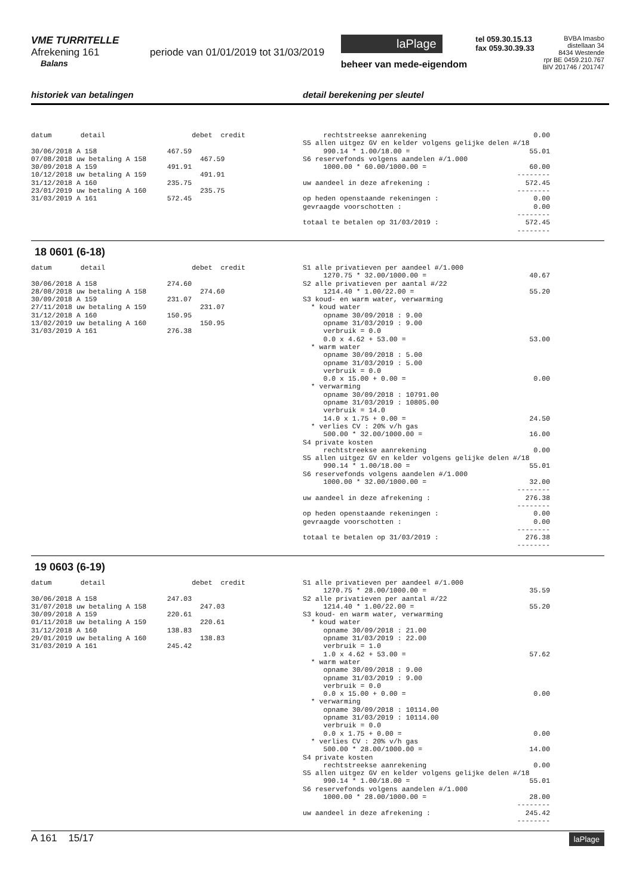VME TURRITELLE
Afrekening 161 periode van 01/01/2019 tot 31/03/2019
Balans
laPlage
beheer van mede-eigendom
tel 059.30.15.13
fax 059.30.39.33
BVBA Imasbo
distellaan 34
8434 Westende
rpr BE 0459.210.767
BIV 201746 / 201747
historiek van betalingen detail berekening per sleutel
datum       detail                     debet  credit

30/06/2018 A 158                 467.59
07/08/2018 uw betaling A 158             467.59
30/09/2018 A 159                 491.91
10/12/2018 uw betaling A 159             491.91
31/12/2018 A 160                 235.75
23/01/2019 uw betaling A 160             235.75
31/03/2019 A 161                 572.45
     rechtstreekse aanrekening                          0.00
S5 allen uitgez GV en kelder volgens gelijke delen #/18
     990.14 * 1.00/18.00 =                             55.01
S6 reservefonds volgens aandelen #/1.000
     1000.00 * 60.00/1000.00 =                         60.00
                                                    --------
uw aandeel in deze afrekening :                       572.45
                                                    --------
op heden openstaande rekeningen :                       0.00
gevraagde voorschotten :                                0.00
                                                    --------
totaal te betalen op 31/03/2019 :                     572.45
                                                    --------
18 0601 (6-18)
datum       detail                     debet  credit

30/06/2018 A 158                 274.60
28/08/2018 uw betaling A 158             274.60
30/09/2018 A 159                 231.07
27/11/2018 uw betaling A 159             231.07
31/12/2018 A 160                 150.95
13/02/2019 uw betaling A 160             150.95
31/03/2019 A 161                 276.38
S1 alle privatieven per aandeel #/1.000
     1270.75 * 32.00/1000.00 =                         40.67
S2 alle privatieven per aantal #/22
     1214.40 * 1.00/22.00 =                            55.20
S3 koud- en warm water, verwarming
  * koud water
     opname 30/09/2018 : 9.00
     opname 31/03/2019 : 9.00
     verbruik = 0.0
     0.0 x 4.62 + 53.00 =                              53.00
  * warm water
     opname 30/09/2018 : 5.00
     opname 31/03/2019 : 5.00
     verbruik = 0.0
     0.0 x 15.00 + 0.00 =                               0.00
  * verwarming
     opname 30/09/2018 : 10791.00
     opname 31/03/2019 : 10805.00
     verbruik = 14.0
     14.0 x 1.75 + 0.00 =                              24.50
  * verlies CV : 20% v/h gas
     500.00 * 32.00/1000.00 =                          16.00
S4 private kosten
     rechtstreekse aanrekening                          0.00
S5 allen uitgez GV en kelder volgens gelijke delen #/18
     990.14 * 1.00/18.00 =                             55.01
S6 reservefonds volgens aandelen #/1.000
     1000.00 * 32.00/1000.00 =                         32.00
                                                    --------
uw aandeel in deze afrekening :                       276.38
                                                    --------
op heden openstaande rekeningen :                       0.00
gevraagde voorschotten :                                0.00
                                                    --------
totaal te betalen op 31/03/2019 :                     276.38
                                                    --------
19 0603 (6-19)
datum       detail                     debet  credit

30/06/2018 A 158                 247.03
31/07/2018 uw betaling A 158             247.03
30/09/2018 A 159                 220.61
01/11/2018 uw betaling A 159             220.61
31/12/2018 A 160                 138.83
29/01/2019 uw betaling A 160             138.83
31/03/2019 A 161                 245.42
S1 alle privatieven per aandeel #/1.000
     1270.75 * 28.00/1000.00 =                         35.59
S2 alle privatieven per aantal #/22
     1214.40 * 1.00/22.00 =                            55.20
S3 koud- en warm water, verwarming
  * koud water
     opname 30/09/2018 : 21.00
     opname 31/03/2019 : 22.00
     verbruik = 1.0
     1.0 x 4.62 + 53.00 =                              57.62
  * warm water
     opname 30/09/2018 : 9.00
     opname 31/03/2019 : 9.00
     verbruik = 0.0
     0.0 x 15.00 + 0.00 =                               0.00
  * verwarming
     opname 30/09/2018 : 10114.00
     opname 31/03/2019 : 10114.00
     verbruik = 0.0
     0.0 x 1.75 + 0.00 =                                0.00
  * verlies CV : 20% v/h gas
     500.00 * 28.00/1000.00 =                          14.00
S4 private kosten
     rechtstreekse aanrekening                          0.00
S5 allen uitgez GV en kelder volgens gelijke delen #/18
     990.14 * 1.00/18.00 =                             55.01
S6 reservefonds volgens aandelen #/1.000
     1000.00 * 28.00/1000.00 =                         28.00
                                                    --------
uw aandeel in deze afrekening :                       245.42
                                                    --------
A 161 15/17 laPlage